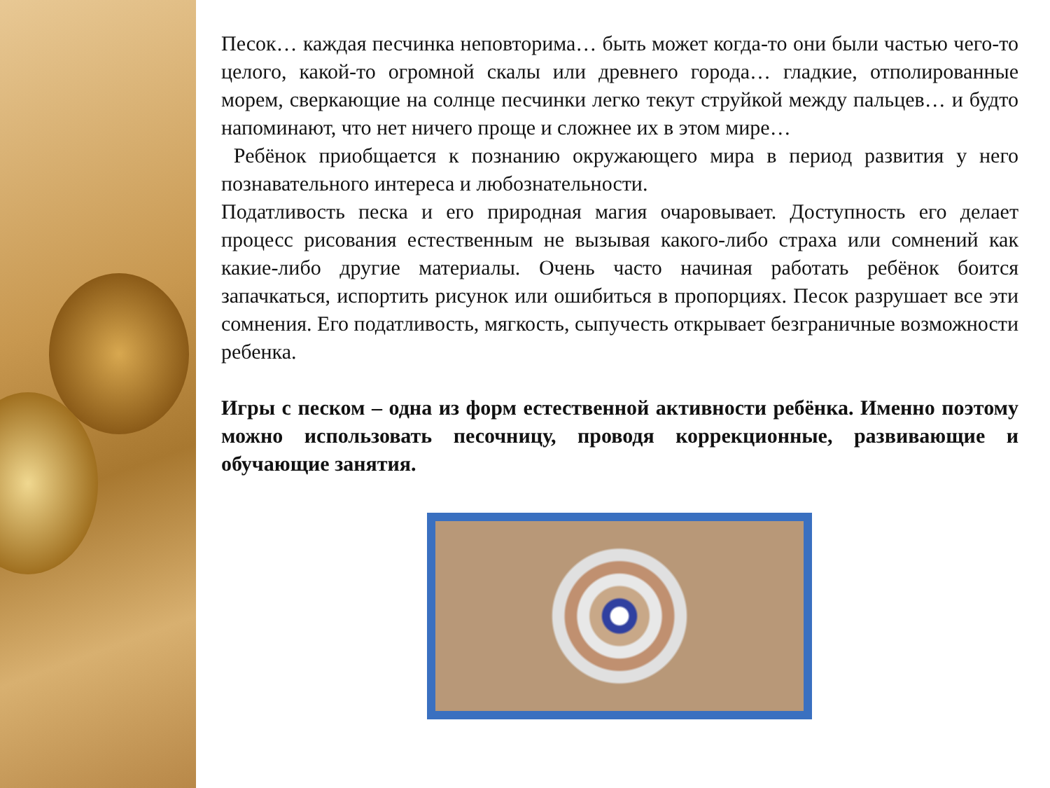Песок… каждая песчинка неповторима… быть может когда-то они были частью чего-то целого, какой-то огромной скалы или древнего города… гладкие, отполированные морем, сверкающие на солнце песчинки легко текут струйкой между пальцев… и будто напоминают, что нет ничего проще и сложнее их в этом мире…
Ребёнок приобщается к познанию окружающего мира в период развития у него познавательного интереса и любознательности.
Податливость песка и его природная магия очаровывает. Доступность его делает процесс рисования естественным не вызывая какого-либо страха или сомнений как какие-либо другие материалы. Очень часто начиная работать ребёнок боится запачкаться, испортить рисунок или ошибиться в пропорциях. Песок разрушает все эти сомнения. Его податливость, мягкость, сыпучесть открывает безграничные возможности ребенка.
Игры с песком – одна из форм естественной активности ребёнка. Именно поэтому можно использовать песочницу, проводя коррекционные, развивающие и обучающие занятия.